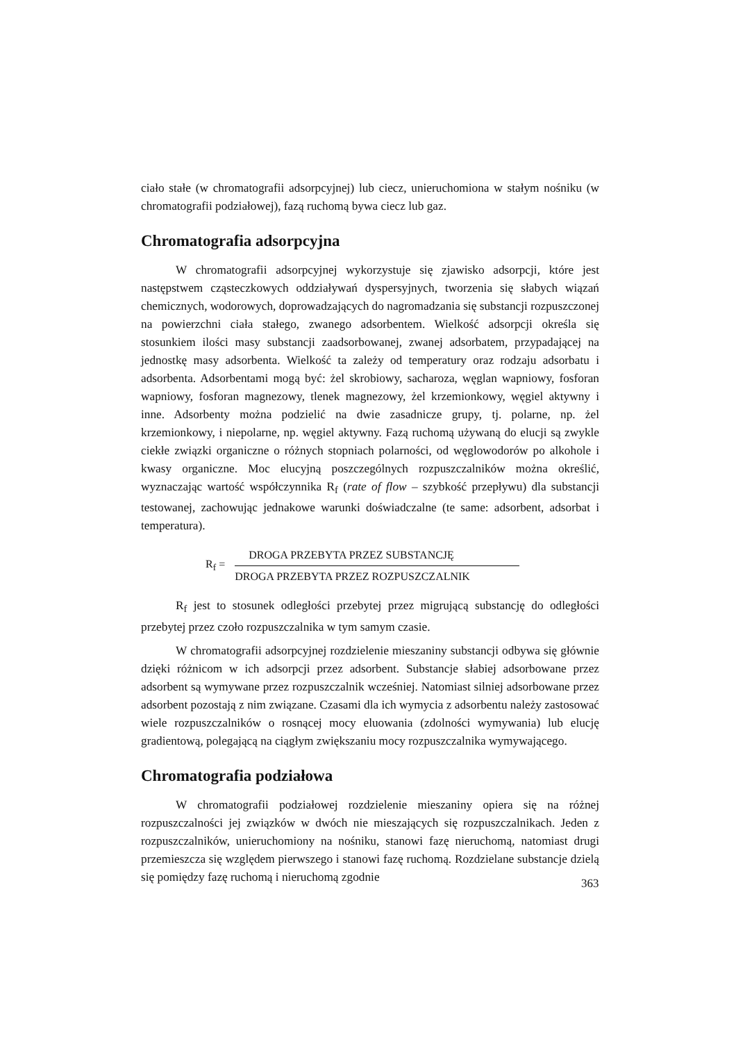ciało stałe (w chromatografii adsorpcyjnej) lub ciecz, unieruchomiona w stałym nośniku (w chromatografii podziałowej), fazą ruchomą bywa ciecz lub gaz.
Chromatografia adsorpcyjna
W chromatografii adsorpcyjnej wykorzystuje się zjawisko adsorpcji, które jest następstwem cząsteczkowych oddziaływań dyspersyjnych, tworzenia się słabych wiązań chemicznych, wodorowych, doprowadzających do nagromadzania się substancji rozpuszczonej na powierzchni ciała stałego, zwanego adsorbentem. Wielkość adsorpcji określa się stosunkiem ilości masy substancji zaadsorbowanej, zwanej adsorbatem, przypadającej na jednostkę masy adsorbenta. Wielkość ta zależy od temperatury oraz rodzaju adsorbatu i adsorbenta. Adsorbentami mogą być: żel skrobiowy, sacharoza, węglan wapniowy, fosforan wapniowy, fosforan magnezowy, tlenek magnezowy, żel krzemionkowy, węgiel aktywny i inne. Adsorbenty można podzielić na dwie zasadnicze grupy, tj. polarne, np. żel krzemionkowy, i niepolarne, np. węgiel aktywny. Fazą ruchomą używaną do elucji są zwykle ciekłe związki organiczne o różnych stopniach polarności, od węglowodorów po alkohole i kwasy organiczne. Moc elucyjną poszczególnych rozpuszczalników można określić, wyznaczając wartość współczynnika R<sub>f</sub> (rate of flow – szybkość przepływu) dla substancji testowanej, zachowując jednakowe warunki doświadczalne (te same: adsorbent, adsorbat i temperatura).
R<sub>f</sub> =
DROGA PRZEBYTA PRZEZ SUBSTANCJĘ
DROGA PRZEBYTA PRZEZ ROZPUSZCZALNIK
R<sub>f</sub> jest to stosunek odległości przebytej przez migrującą substancję do odległości przebytej przez czoło rozpuszczalnika w tym samym czasie.
W chromatografii adsorpcyjnej rozdzielenie mieszaniny substancji odbywa się głównie dzięki różnicom w ich adsorpcji przez adsorbent. Substancje słabiej adsorbowane przez adsorbent są wymywane przez rozpuszczalnik wcześniej. Natomiast silniej adsorbowane przez adsorbent pozostają z nim związane. Czasami dla ich wymycia z adsorbentu należy zastosować wiele rozpuszczalników o rosnącej mocy eluowania (zdolności wymywania) lub elucję gradientową, polegającą na ciągłym zwiększaniu mocy rozpuszczalnika wymywającego.
Chromatografia podziałowa
W chromatografii podziałowej rozdzielenie mieszaniny opiera się na różnej rozpuszczalności jej związków w dwóch nie mieszających się rozpuszczalnikach. Jeden z rozpuszczalników, unieruchomiony na nośniku, stanowi fazę nieruchomą, natomiast drugi przemieszcza się względem pierwszego i stanowi fazę ruchomą. Rozdzielane substancje dzielą się pomiędzy fazę ruchomą i nieruchomą zgodnie
363